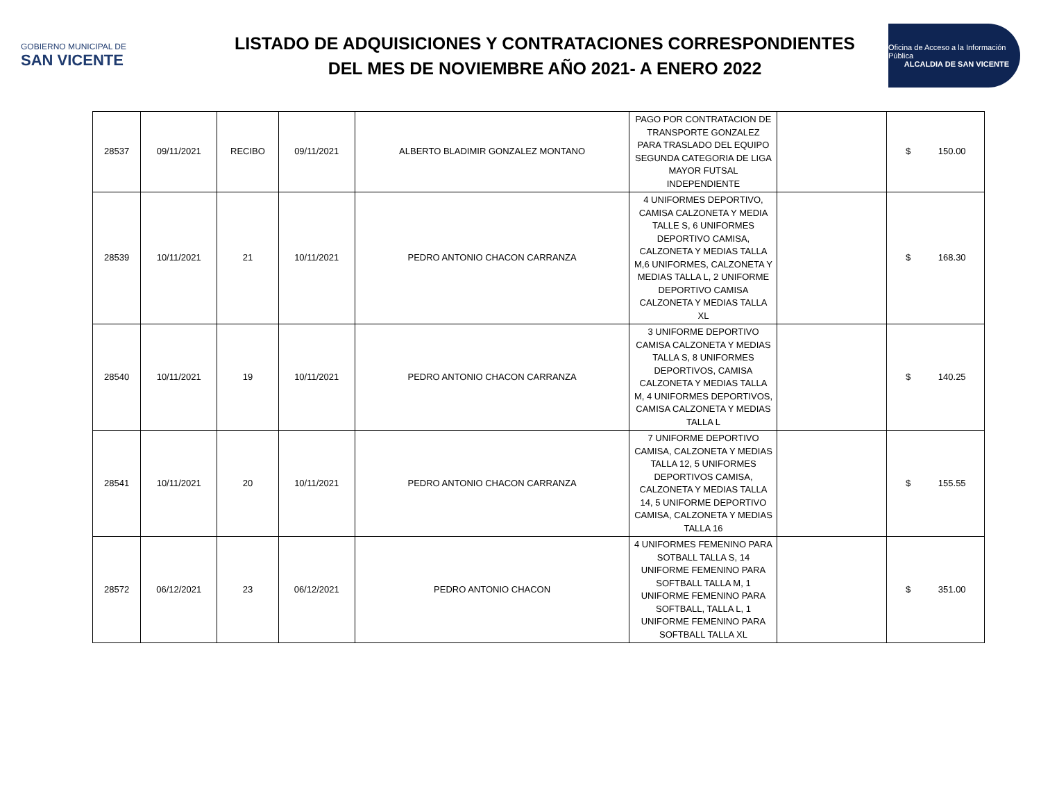GOBIERNO MUNICIPAL DE
SAN VICENTE
LISTADO DE ADQUISICIONES Y CONTRATACIONES CORRESPONDIENTES
DEL MES DE NOVIEMBRE AÑO 2021- A ENERO 2022
Oficina de Acceso a la Información Pública
ALCALDIA DE SAN VICENTE
| 28537 | 09/11/2021 | RECIBO | 09/11/2021 | ALBERTO BLADIMIR GONZALEZ MONTANO | PAGO POR CONTRATACION DE TRANSPORTE GONZALEZ PARA TRASLADO DEL EQUIPO SEGUNDA CATEGORIA DE LIGA MAYOR FUTSAL INDEPENDIENTE | | $ 150.00 |
| 28539 | 10/11/2021 | 21 | 10/11/2021 | PEDRO ANTONIO CHACON CARRANZA | 4 UNIFORMES DEPORTIVO, CAMISA CALZONETA Y MEDIA TALLE S, 6 UNIFORMES DEPORTIVO CAMISA, CALZONETA Y MEDIAS TALLA M,6 UNIFORMES, CALZONETA Y MEDIAS TALLA L, 2 UNIFORME DEPORTIVO CAMISA CALZONETA Y MEDIAS TALLA XL | | $ 168.30 |
| 28540 | 10/11/2021 | 19 | 10/11/2021 | PEDRO ANTONIO CHACON CARRANZA | 3 UNIFORME DEPORTIVO CAMISA CALZONETA Y MEDIAS TALLA S, 8 UNIFORMES DEPORTIVOS, CAMISA CALZONETA Y MEDIAS TALLA M, 4 UNIFORMES DEPORTIVOS, CAMISA CALZONETA Y MEDIAS TALLA L | | $ 140.25 |
| 28541 | 10/11/2021 | 20 | 10/11/2021 | PEDRO ANTONIO CHACON CARRANZA | 7 UNIFORME DEPORTIVO CAMISA, CALZONETA Y MEDIAS TALLA 12, 5 UNIFORMES DEPORTIVOS CAMISA, CALZONETA Y MEDIAS TALLA 14, 5 UNIFORME DEPORTIVO CAMISA, CALZONETA Y MEDIAS TALLA 16 | | $ 155.55 |
| 28572 | 06/12/2021 | 23 | 06/12/2021 | PEDRO ANTONIO CHACON | 4 UNIFORMES FEMENINO PARA SOTBALL TALLA S, 14 UNIFORME FEMENINO PARA SOFTBALL TALLA M, 1 UNIFORME FEMENINO PARA SOFTBALL, TALLA L, 1 UNIFORME FEMENINO PARA SOFTBALL TALLA XL | | $ 351.00 |